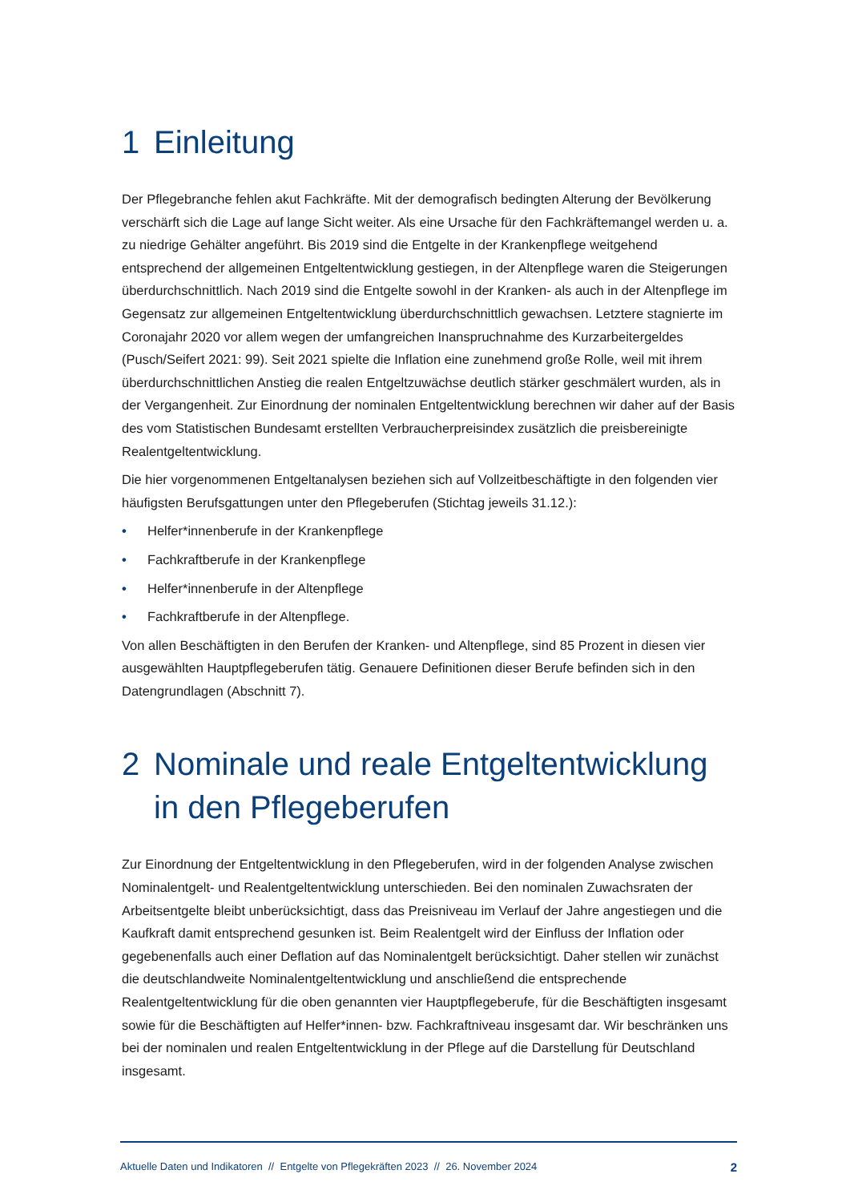1 Einleitung
Der Pflegebranche fehlen akut Fachkräfte. Mit der demografisch bedingten Alterung der Bevölkerung verschärft sich die Lage auf lange Sicht weiter. Als eine Ursache für den Fachkräftemangel werden u. a. zu niedrige Gehälter angeführt. Bis 2019 sind die Entgelte in der Krankenpflege weitgehend entsprechend der allgemeinen Entgeltentwicklung gestiegen, in der Altenpflege waren die Steigerungen überdurchschnittlich. Nach 2019 sind die Entgelte sowohl in der Kranken- als auch in der Altenpflege im Gegensatz zur allgemeinen Entgeltentwicklung überdurchschnittlich gewachsen. Letztere stagnierte im Coronajahr 2020 vor allem wegen der umfangreichen Inanspruchnahme des Kurzarbeitergeldes (Pusch/Seifert 2021: 99). Seit 2021 spielte die Inflation eine zunehmend große Rolle, weil mit ihrem überdurchschnittlichen Anstieg die realen Entgeltzuwächse deutlich stärker geschmälert wurden, als in der Vergangenheit. Zur Einordnung der nominalen Entgeltentwicklung berechnen wir daher auf der Basis des vom Statistischen Bundesamt erstellten Verbraucherpreisindex zusätzlich die preisbereinigte Realentgeltentwicklung.
Die hier vorgenommenen Entgeltanalysen beziehen sich auf Vollzeitbeschäftigte in den folgenden vier häufigsten Berufsgattungen unter den Pflegeberufen (Stichtag jeweils 31.12.):
• Helfer*innenberufe in der Krankenpflege
• Fachkraftberufe in der Krankenpflege
• Helfer*innenberufe in der Altenpflege
• Fachkraftberufe in der Altenpflege.
Von allen Beschäftigten in den Berufen der Kranken- und Altenpflege, sind 85 Prozent in diesen vier ausgewählten Hauptpflegeberufen tätig. Genauere Definitionen dieser Berufe befinden sich in den Datengrundlagen (Abschnitt 7).
2 Nominale und reale Entgeltentwicklung in den Pflegeberufen
Zur Einordnung der Entgeltentwicklung in den Pflegeberufen, wird in der folgenden Analyse zwischen Nominalentgelt- und Realentgeltentwicklung unterschieden. Bei den nominalen Zuwachsraten der Arbeitsentgelte bleibt unberücksichtigt, dass das Preisniveau im Verlauf der Jahre angestiegen und die Kaufkraft damit entsprechend gesunken ist. Beim Realentgelt wird der Einfluss der Inflation oder gegebenenfalls auch einer Deflation auf das Nominalentgelt berücksichtigt. Daher stellen wir zunächst die deutschlandweite Nominalentgeltentwicklung und anschließend die entsprechende Realentgeltentwicklung für die oben genannten vier Hauptpflegeberufe, für die Beschäftigten insgesamt sowie für die Beschäftigten auf Helfer*innen- bzw. Fachkraftniveau insgesamt dar. Wir beschränken uns bei der nominalen und realen Entgeltentwicklung in der Pflege auf die Darstellung für Deutschland insgesamt.
Aktuelle Daten und Indikatoren // Entgelte von Pflegekräften 2023 // 26. November 2024 2